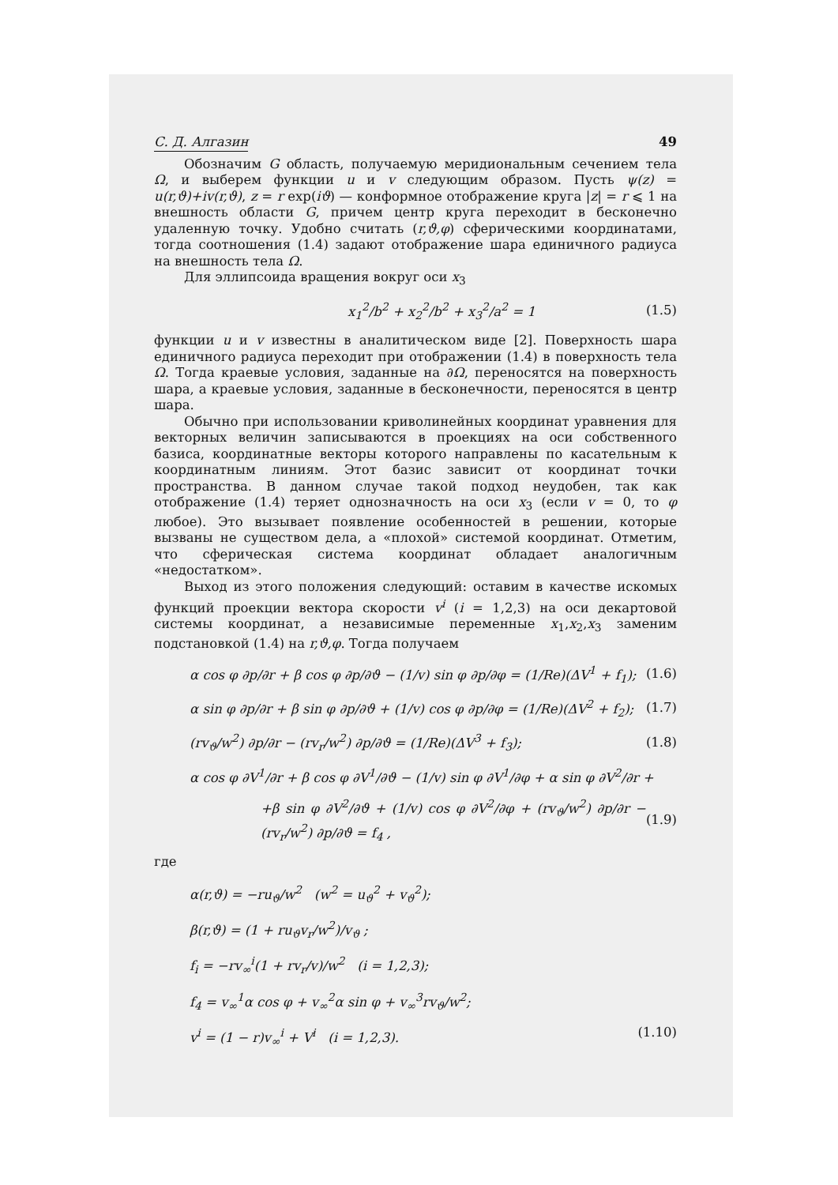С. Д. Алгазин 49
Обозначим G область, получаемую меридиональным сечением тела Ω, и выберем функции u и v следующим образом. Пусть ψ(z) = u(r,ϑ)+iv(r,ϑ), z = r exp(iϑ) — конформное отображение круга |z| = r ⩽ 1 на внешность области G, причем центр круга переходит в бесконечно удаленную точку. Удобно считать (r,ϑ,φ) сферическими координатами, тогда соотношения (1.4) задают отображение шара единичного радиуса на внешность тела Ω.
Для эллипсоида вращения вокруг оси x<sub>3</sub>
x<sub>1</sub><sup>2</sup>/b<sup>2</sup> + x<sub>2</sub><sup>2</sup>/b<sup>2</sup> + x<sub>3</sub><sup>2</sup>/a<sup>2</sup> = 1 (1.5)
функции u и v известны в аналитическом виде [2]. Поверхность шара единичного радиуса переходит при отображении (1.4) в поверхность тела Ω. Тогда краевые условия, заданные на ∂Ω, переносятся на поверхность шара, а краевые условия, заданные в бесконечности, переносятся в центр шара.
Обычно при использовании криволинейных координат уравнения для векторных величин записываются в проекциях на оси собственного базиса, координатные векторы которого направлены по касательным к координатным линиям. Этот базис зависит от координат точки пространства. В данном случае такой подход неудобен, так как отображение (1.4) теряет однозначность на оси x<sub>3</sub> (если v = 0, то φ любое). Это вызывает появление особенностей в решении, которые вызваны не существом дела, а «плохой» системой координат. Отметим, что сферическая система координат обладает аналогичным «недостатком».
Выход из этого положения следующий: оставим в качестве искомых функций проекции вектора скорости v<sup>i</sup> (i = 1,2,3) на оси декартовой системы координат, а независимые переменные x<sub>1</sub>,x<sub>2</sub>,x<sub>3</sub> заменим подстановкой (1.4) на r,ϑ,φ. Тогда получаем
α cos φ ∂p/∂r + β cos φ ∂p/∂ϑ − (1/v) sin φ ∂p/∂φ = (1/Re)(ΔV<sup>1</sup> + f<sub>1</sub>); (1.6)
α sin φ ∂p/∂r + β sin φ ∂p/∂ϑ + (1/v) cos φ ∂p/∂φ = (1/Re)(ΔV<sup>2</sup> + f<sub>2</sub>); (1.7)
(rv<sub>ϑ</sub>/w<sup>2</sup>) ∂p/∂r − (rv<sub>r</sub>/w<sup>2</sup>) ∂p/∂ϑ = (1/Re)(ΔV<sup>3</sup> + f<sub>3</sub>); (1.8)
α cos φ ∂V<sup>1</sup>/∂r + β cos φ ∂V<sup>1</sup>/∂ϑ − (1/v) sin φ ∂V<sup>1</sup>/∂φ + α sin φ ∂V<sup>2</sup>/∂r +
+β sin φ ∂V<sup>2</sup>/∂ϑ + (1/v) cos φ ∂V<sup>2</sup>/∂φ + (rv<sub>ϑ</sub>/w<sup>2</sup>) ∂p/∂r − (rv<sub>r</sub>/w<sup>2</sup>) ∂p/∂ϑ = f<sub>4</sub> , (1.9)
где
α(r,ϑ) = −ru<sub>ϑ</sub>/w<sup>2</sup> (w<sup>2</sup> = u<sub>ϑ</sub><sup>2</sup> + v<sub>ϑ</sub><sup>2</sup>);
β(r,ϑ) = (1 + ru<sub>ϑ</sub>v<sub>r</sub>/w<sup>2</sup>)/v<sub>ϑ</sub> ;
f<sub>i</sub> = −rv<sub>∞</sub><sup>i</sup>(1 + rv<sub>r</sub>/v)/w<sup>2</sup> (i = 1,2,3);
f<sub>4</sub> = v<sub>∞</sub><sup>1</sup>α cos φ + v<sub>∞</sub><sup>2</sup>α sin φ + v<sub>∞</sub><sup>3</sup>rv<sub>ϑ</sub>/w<sup>2</sup>;
v<sup>i</sup> = (1 − r)v<sub>∞</sub><sup>i</sup> + V<sup>i</sup> (i = 1,2,3). (1.10)